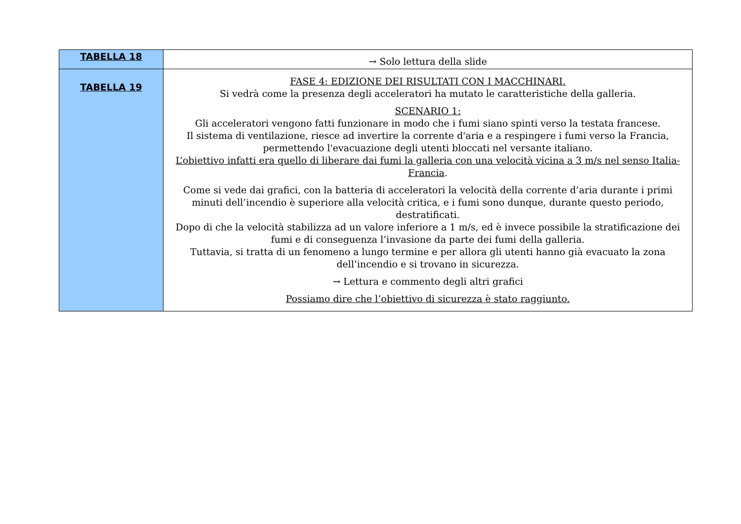| TABELLA 18 | → Solo lettura della slide |
| TABELLA 19 | FASE 4: EDIZIONE DEI RISULTATI CON I MACCHINARI. Si vedrà come la presenza degli acceleratori ha mutato le caratteristiche della galleria. SCENARIO 1: Gli acceleratori vengono fatti funzionare in modo che i fumi siano spinti verso la testata francese. Il sistema di ventilazione, riesce ad invertire la corrente d'aria e a respingere i fumi verso la Francia, permettendo l'evacuazione degli utenti bloccati nel versante italiano. L’obiettivo infatti era quello di liberare dai fumi la galleria con una velocità vicina a 3 m/s nel senso Italia-Francia . Come si vede dai grafici, con la batteria di acceleratori la velocità della corrente d’aria durante i primi minuti dell’incendio è superiore alla velocità critica, e i fumi sono dunque, durante questo periodo, destratificati. Dopo di che la velocità stabilizza ad un valore inferiore a 1 m/s, ed è invece possibile la stratificazione dei fumi e di conseguenza l’invasione da parte dei fumi della galleria. Tuttavia, si tratta di un fenomeno a lungo termine e per allora gli utenti hanno già evacuato la zona dell’incendio e si trovano in sicurezza. → Lettura e commento degli altri grafici Possiamo dire che l’obiettivo di sicurezza è stato raggiunto. |